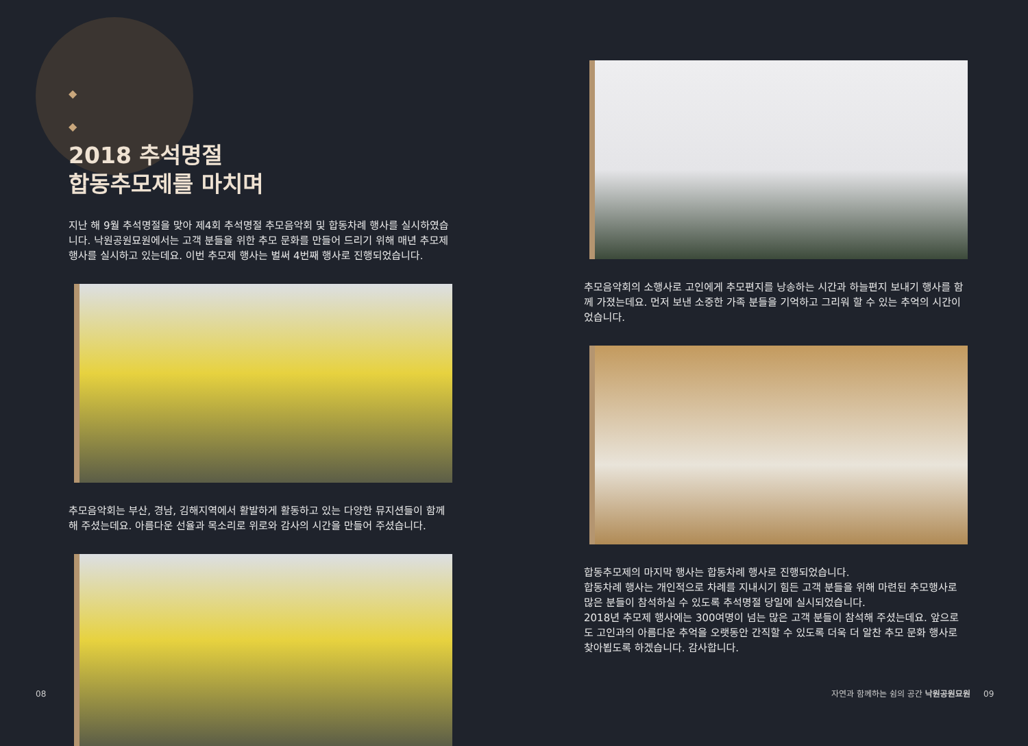◆
◆
2018 추석명절
합동추모제를 마치며
지난 해 9월 추석명절을 맞아 제4회 추석명절 추모음악회 및 합동차례 행사를 실시하였습니다. 낙원공원묘원에서는 고객 분들을 위한 추모 문화를 만들어 드리기 위해 매년 추모제 행사를 실시하고 있는데요. 이번 추모제 행사는 벌써 4번째 행사로 진행되었습니다.
추모음악회는 부산, 경남, 김해지역에서 활발하게 활동하고 있는 다양한 뮤지션들이 함께 해 주셨는데요. 아름다운 선율과 목소리로 위로와 감사의 시간을 만들어 주셨습니다.
추모음악회의 소행사로 고인에게 추모편지를 낭송하는 시간과 하늘편지 보내기 행사를 함께 가졌는데요. 먼저 보낸 소중한 가족 분들을 기억하고 그리워 할 수 있는 추억의 시간이었습니다.
합동추모제의 마지막 행사는 합동차례 행사로 진행되었습니다.
합동차례 행사는 개인적으로 차례를 지내시기 힘든 고객 분들을 위해 마련된 추모행사로 많은 분들이 참석하실 수 있도록 추석명절 당일에 실시되었습니다.
2018년 추모제 행사에는 300여명이 넘는 많은 고객 분들이 참석해 주셨는데요. 앞으로도 고인과의 아름다운 추억을 오랫동안 간직할 수 있도록 더욱 더 알찬 추모 문화 행사로 찾아뵙도록 하겠습니다. 감사합니다.
08
자연과 함께하는 쉼의 공간 낙원공원묘원 09